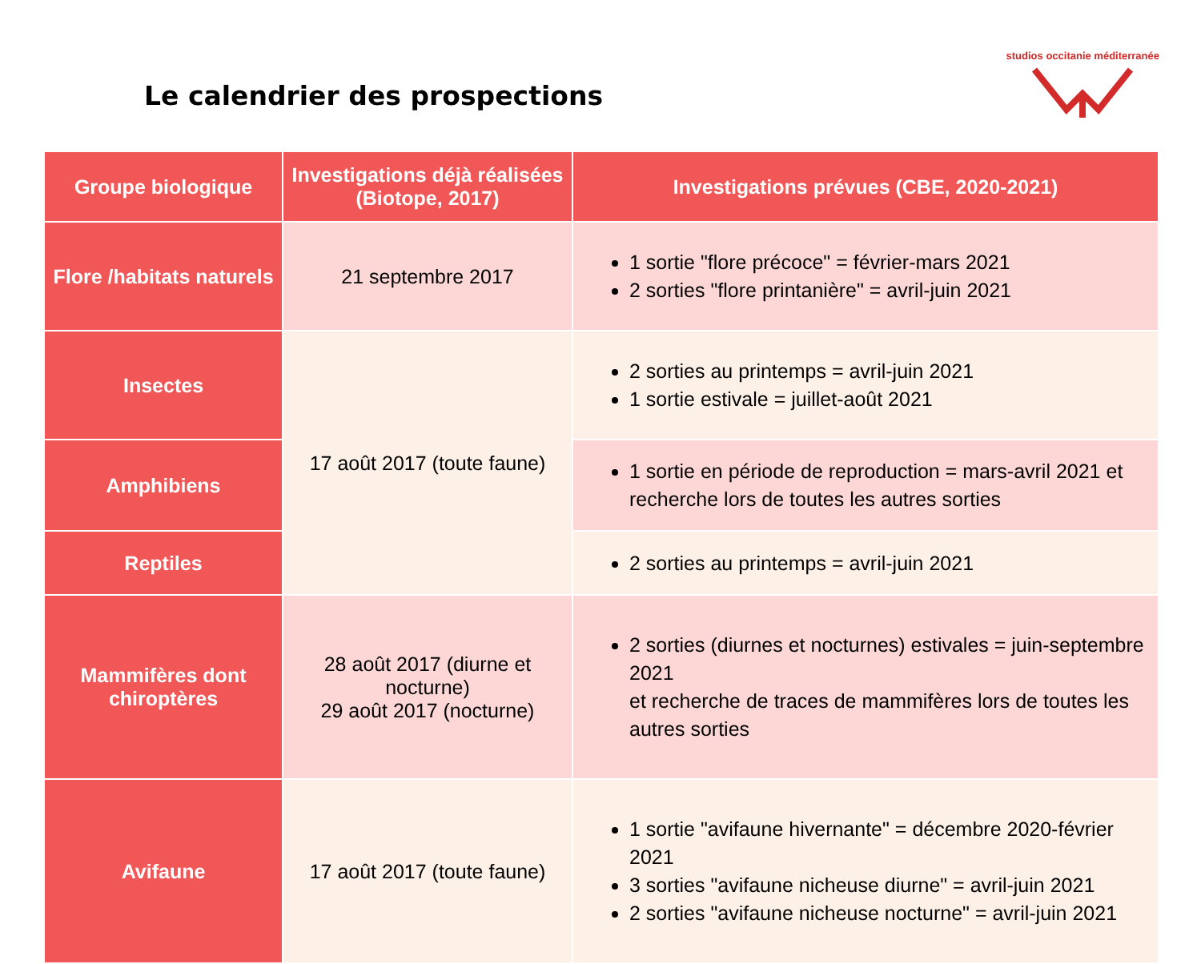Le calendrier des prospections
studios occitanie méditerranée
| Groupe biologique | Investigations déjà réalisées (Biotope, 2017) | Investigations prévues (CBE, 2020-2021) |
| --- | --- | --- |
| Flore /habitats naturels | 21 septembre 2017 | 1 sortie "flore précoce" = février-mars 2021 2 sorties "flore printanière" = avril-juin 2021 |
| Insectes | 17 août 2017 (toute faune) | 2 sorties au printemps = avril-juin 2021 1 sortie estivale = juillet-août 2021 |
| Amphibiens | | 1 sortie en période de reproduction = mars-avril 2021 et recherche lors de toutes les autres sorties |
| Reptiles | | 2 sorties au printemps = avril-juin 2021 |
| Mammifères dont chiroptères | 28 août 2017 (diurne et nocturne) 29 août 2017 (nocturne) | 2 sorties (diurnes et nocturnes) estivales = juin-septembre 2021 et recherche de traces de mammifères lors de toutes les autres sorties |
| Avifaune | 17 août 2017 (toute faune) | 1 sortie "avifaune hivernante" = décembre 2020-février 2021 3 sorties "avifaune nicheuse diurne" = avril-juin 2021 2 sorties "avifaune nicheuse nocturne" = avril-juin 2021 |